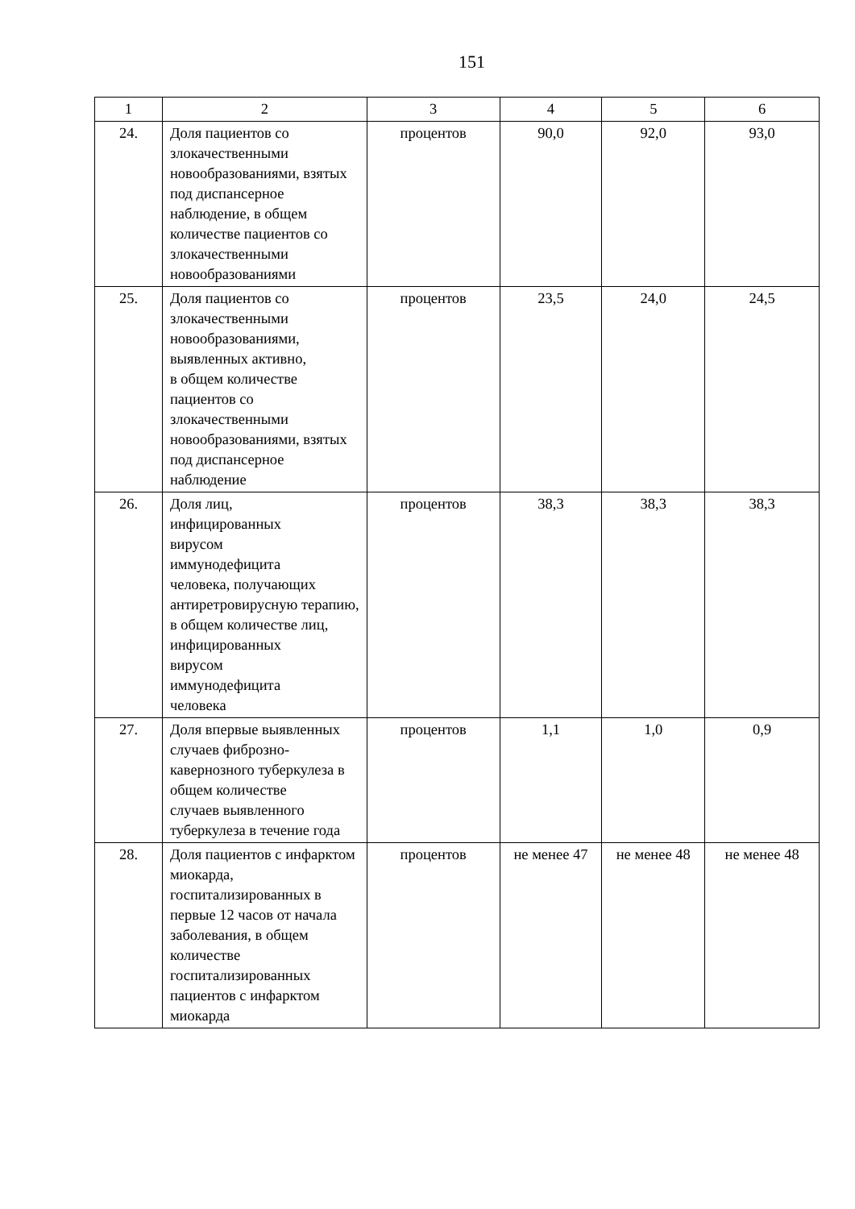151
| 1 | 2 | 3 | 4 | 5 | 6 |
| 24. | Доля пациентов со злокачественными новообразованиями, взятых под диспансерное наблюдение, в общем количестве пациентов со злокачественными новообразованиями | процентов | 90,0 | 92,0 | 93,0 |
| 25. | Доля пациентов со злокачественными новообразованиями, выявленных активно, в общем количестве пациентов со злокачественными новообразованиями, взятых под диспансерное наблюдение | процентов | 23,5 | 24,0 | 24,5 |
| 26. | Доля лиц, инфицированных вирусом иммунодефицита человека, получающих антиретровирусную терапию, в общем количестве лиц, инфицированных вирусом иммунодефицита человека | процентов | 38,3 | 38,3 | 38,3 |
| 27. | Доля впервые выявленных случаев фиброзно-кавернозного туберкулеза в общем количестве случаев выявленного туберкулеза в течение года | процентов | 1,1 | 1,0 | 0,9 |
| 28. | Доля пациентов с инфарктом миокарда, госпитализированных в первые 12 часов от начала заболевания, в общем количестве госпитализированных пациентов с инфарктом миокарда | процентов | не менее 47 | не менее 48 | не менее 48 |